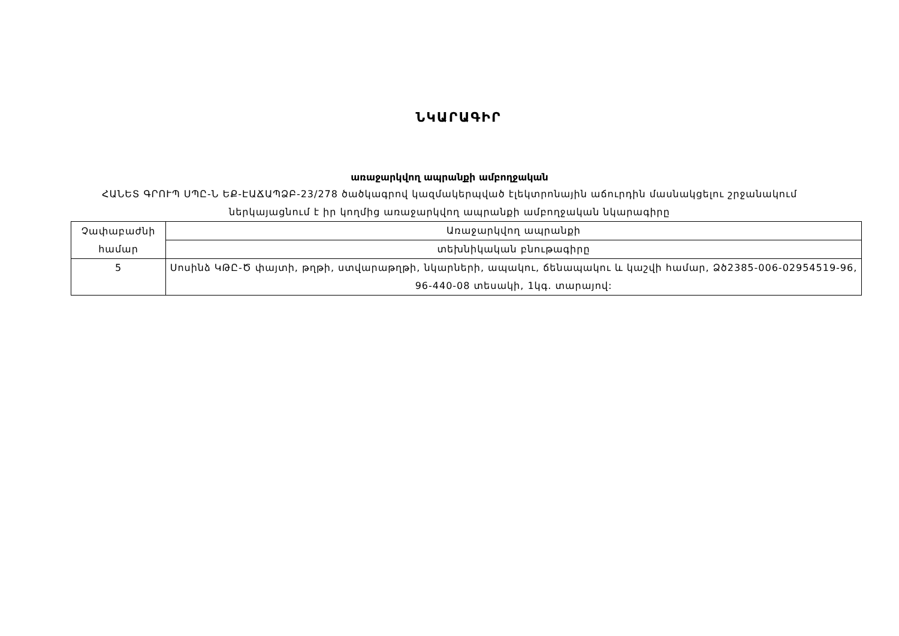ՆԿԱՐԱԳԻՐ
առաջարկվող ապրանքի ամբողջական
ՀԱՆԵՏ ԳՐՈՒՊ ՍՊԸ-Ն ԵՔ-ԷԱՃԱՊՁԲ-23/278 ծածկագրով կազմակերպված էլեկտրոնային աճուրդին մասնակցելու շրջանակում ներկայացնում է իր կողմից առաջարկվող ապրանքի ամբողջական նկարագիրը
| Չափաբաժնի համար | Առաջարկվող ապրանքի |
| | տեխնիկական բնութագիրը |
| 5 | Սոսինձ ԿԹԸ-Ծ փայտի, թղթի, ստվարաթղթի, նկարների, ապակու, ճենապակու և կաշվի համար, Ձծ2385-006-02954519-96, 96-440-08 տեսակի, 1կգ. տարայով: |